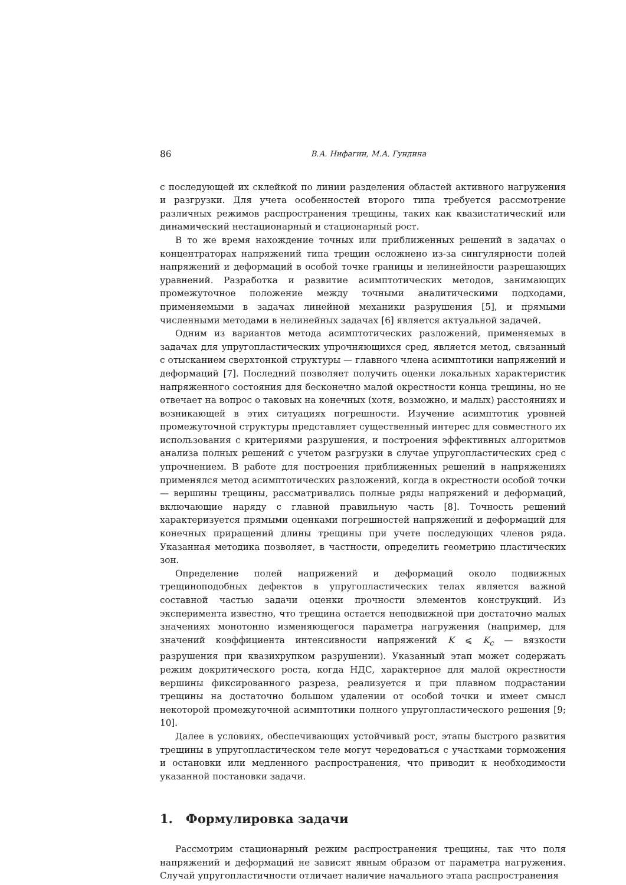86 В.А. Нифагин, М.А. Гундина
с последующей их склейкой по линии разделения областей активного нагружения и разгрузки. Для учета особенностей второго типа требуется рассмотрение различных режимов распространения трещины, таких как квазистатический или динамический нестационарный и стационарный рост.
В то же время нахождение точных или приближенных решений в задачах о концентраторах напряжений типа трещин осложнено из-за сингулярности полей напряжений и деформаций в особой точке границы и нелинейности разрешающих уравнений. Разработка и развитие асимптотических методов, занимающих промежуточное положение между точными аналитическими подходами, применяемыми в задачах линейной механики разрушения [5], и прямыми численными методами в нелинейных задачах [6] является актуальной задачей.
Одним из вариантов метода асимптотических разложений, применяемых в задачах для упругопластических упрочняющихся сред, является метод, связанный с отысканием сверхтонкой структуры — главного члена асимптотики напряжений и деформаций [7]. Последний позволяет получить оценки локальных характеристик напряженного состояния для бесконечно малой окрестности конца трещины, но не отвечает на вопрос о таковых на конечных (хотя, возможно, и малых) расстояниях и возникающей в этих ситуациях погрешности. Изучение асимптотик уровней промежуточной структуры представляет существенный интерес для совместного их использования с критериями разрушения, и построения эффективных алгоритмов анализа полных решений с учетом разгрузки в случае упругопластических сред с упрочнением. В работе для построения приближенных решений в напряжениях применялся метод асимптотических разложений, когда в окрестности особой точки — вершины трещины, рассматривались полные ряды напряжений и деформаций, включающие наряду с главной правильную часть [8]. Точность решений характеризуется прямыми оценками погрешностей напряжений и деформаций для конечных приращений длины трещины при учете последующих членов ряда. Указанная методика позволяет, в частности, определить геометрию пластических зон.
Определение полей напряжений и деформаций около подвижных трещиноподобных дефектов в упругопластических телах является важной составной частью задачи оценки прочности элементов конструкций. Из эксперимента известно, что трещина остается неподвижной при достаточно малых значениях монотонно изменяющегося параметра нагружения (например, для значений коэффициента интенсивности напряжений K ⩽ K<sub>c</sub> — вязкости разрушения при квазихрупком разрушении). Указанный этап может содержать режим докритического роста, когда НДС, характерное для малой окрестности вершины фиксированного разреза, реализуется и при плавном подрастании трещины на достаточно большом удалении от особой точки и имеет смысл некоторой промежуточной асимптотики полного упругопластического решения [9; 10].
Далее в условиях, обеспечивающих устойчивый рост, этапы быстрого развития трещины в упругопластическом теле могут чередоваться с участками торможения и остановки или медленного распространения, что приводит к необходимости указанной постановки задачи.
1. Формулировка задачи
Рассмотрим стационарный режим распространения трещины, так что поля напряжений и деформаций не зависят явным образом от параметра нагружения. Случай упругопластичности отличает наличие начального этапа распространения